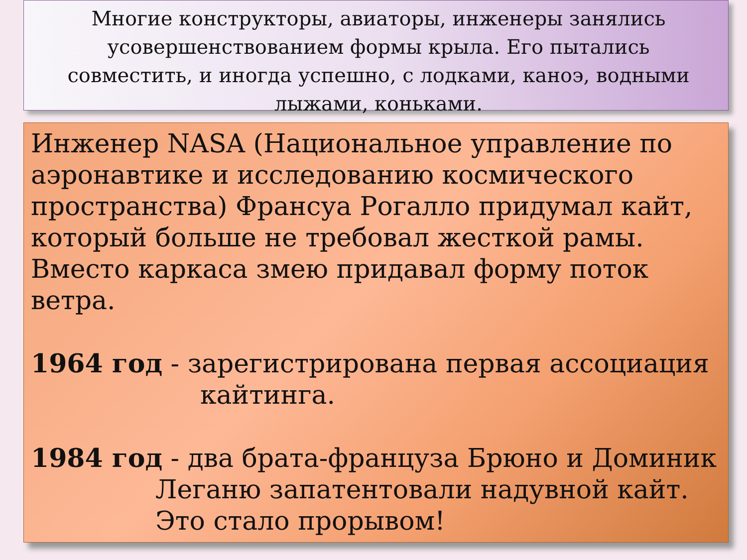Многие конструкторы, авиаторы, инженеры занялись усовершенствованием формы крыла. Его пытались совместить, и иногда успешно, с лодками, каноэ, водными лыжами, коньками.
Инженер NASA (Национальное управление по аэронавтике и исследованию космического пространства) Франсуа Рогалло придумал кайт, который больше не требовал жесткой рамы. Вместо каркаса змею придавал форму поток ветра.
1964 год - зарегистрирована первая ассоциация
кайтинга.
1984 год - два брата-француза Брюно и Доминик
Леганю запатентовали надувной кайт.
Это стало прорывом!